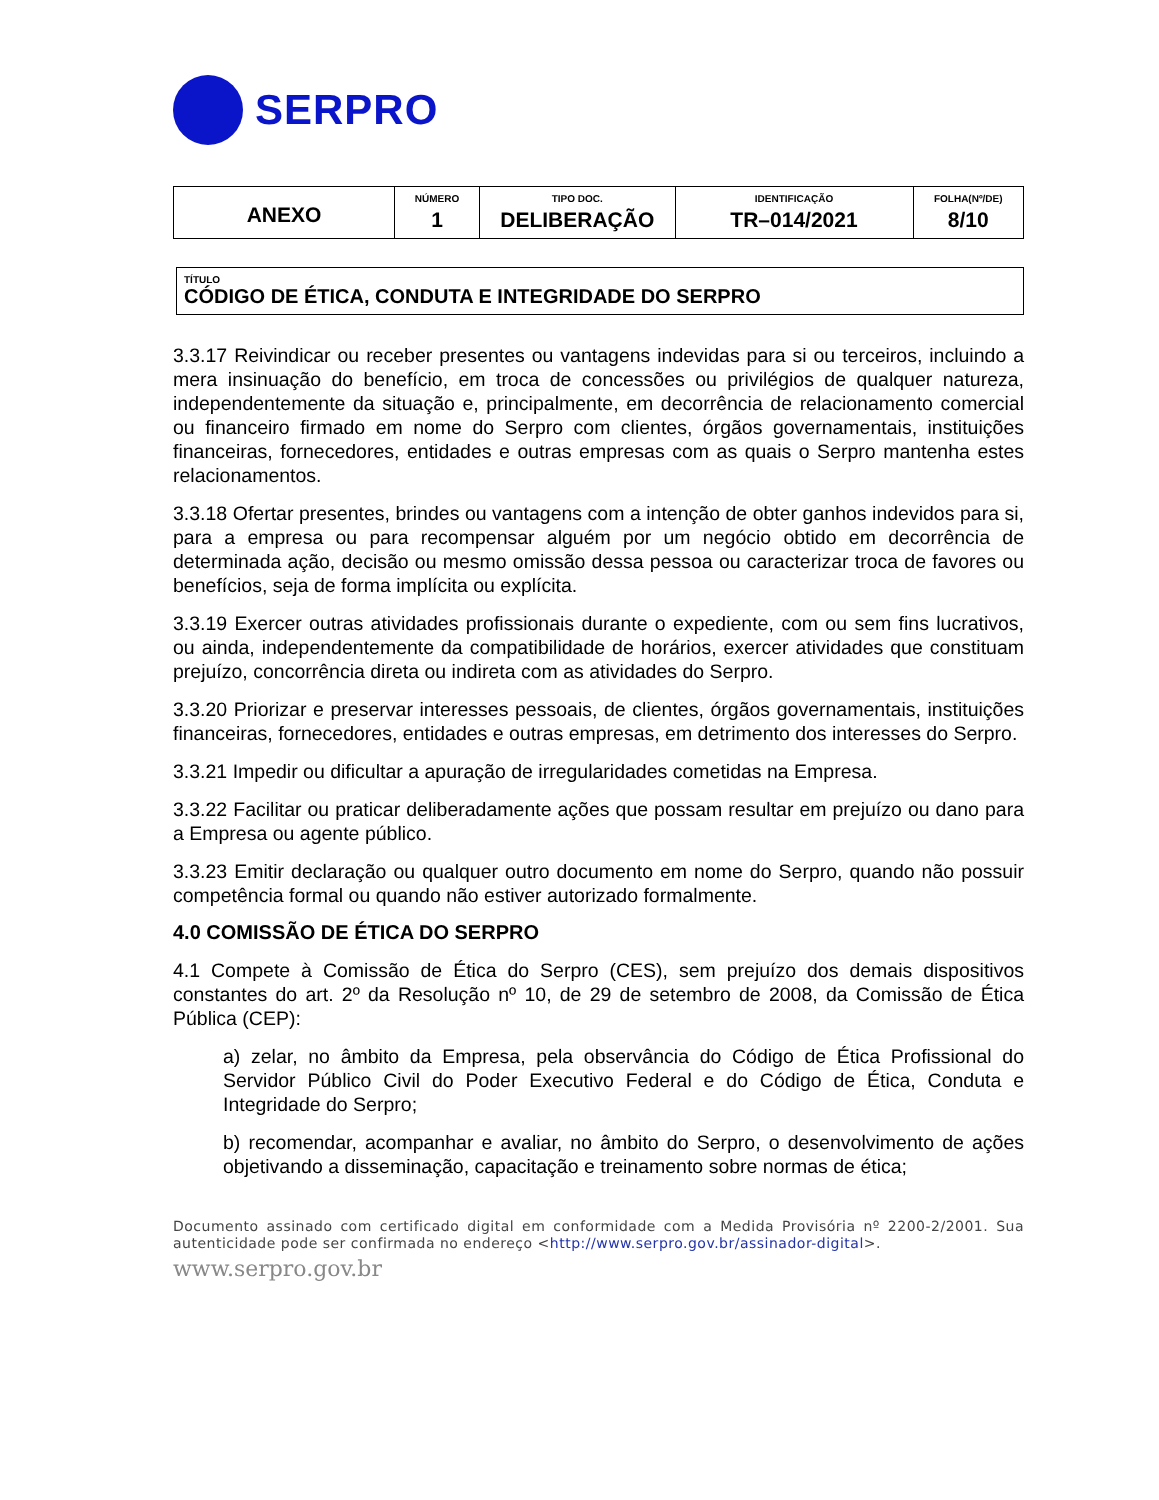SERPRO
| ANEXO | NÚMERO 1 | TIPO DOC. DELIBERAÇÃO | IDENTIFICAÇÃO TR–014/2021 | FOLHA(Nº/DE) 8/10 |
TÍTULO
CÓDIGO DE ÉTICA, CONDUTA E INTEGRIDADE DO SERPRO
3.3.17 Reivindicar ou receber presentes ou vantagens indevidas para si ou terceiros, incluindo a mera insinuação do benefício, em troca de concessões ou privilégios de qualquer natureza, independentemente da situação e, principalmente, em decorrência de relacionamento comercial ou financeiro firmado em nome do Serpro com clientes, órgãos governamentais, instituições financeiras, fornecedores, entidades e outras empresas com as quais o Serpro mantenha estes relacionamentos.
3.3.18 Ofertar presentes, brindes ou vantagens com a intenção de obter ganhos indevidos para si, para a empresa ou para recompensar alguém por um negócio obtido em decorrência de determinada ação, decisão ou mesmo omissão dessa pessoa ou caracterizar troca de favores ou benefícios, seja de forma implícita ou explícita.
3.3.19 Exercer outras atividades profissionais durante o expediente, com ou sem fins lucrativos, ou ainda, independentemente da compatibilidade de horários, exercer atividades que constituam prejuízo, concorrência direta ou indireta com as atividades do Serpro.
3.3.20 Priorizar e preservar interesses pessoais, de clientes, órgãos governamentais, instituições financeiras, fornecedores, entidades e outras empresas, em detrimento dos interesses do Serpro.
3.3.21 Impedir ou dificultar a apuração de irregularidades cometidas na Empresa.
3.3.22 Facilitar ou praticar deliberadamente ações que possam resultar em prejuízo ou dano para a Empresa ou agente público.
3.3.23 Emitir declaração ou qualquer outro documento em nome do Serpro, quando não possuir competência formal ou quando não estiver autorizado formalmente.
4.0 COMISSÃO DE ÉTICA DO SERPRO
4.1 Compete à Comissão de Ética do Serpro (CES), sem prejuízo dos demais dispositivos constantes do art. 2º da Resolução nº 10, de 29 de setembro de 2008, da Comissão de Ética Pública (CEP):
a) zelar, no âmbito da Empresa, pela observância do Código de Ética Profissional do Servidor Público Civil do Poder Executivo Federal e do Código de Ética, Conduta e Integridade do Serpro;
b) recomendar, acompanhar e avaliar, no âmbito do Serpro, o desenvolvimento de ações objetivando a disseminação, capacitação e treinamento sobre normas de ética;
Documento assinado com certificado digital em conformidade com a Medida Provisória nº 2200-2/2001. Sua autenticidade pode ser confirmada no endereço <http://www.serpro.gov.br/assinador-digital>.
www.serpro.gov.br